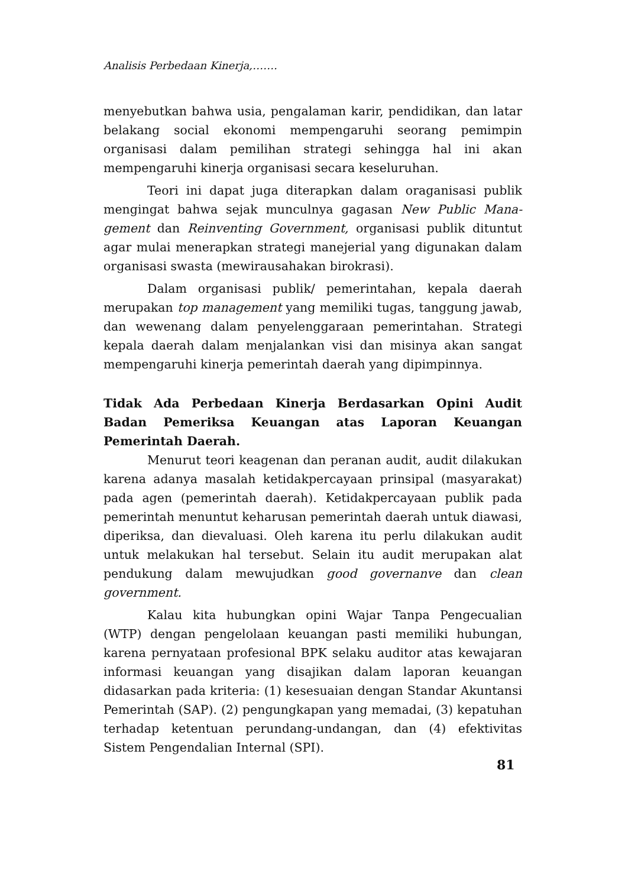Analisis Perbedaan Kinerja,…….
menyebutkan bahwa usia, pengalaman karir, pendidikan, dan latar belakang social ekonomi mempengaruhi seorang pemimpin organisasi dalam pemilihan strategi sehingga hal ini akan mempengaruhi kinerja organisasi secara keseluruhan.
Teori ini dapat juga diterapkan dalam oraganisasi publik mengingat bahwa sejak munculnya gagasan New Public Mana-gement dan Reinventing Government, organisasi publik dituntut agar mulai menerapkan strategi manejerial yang digunakan dalam organisasi swasta (mewirausahakan birokrasi).
Dalam organisasi publik/ pemerintahan, kepala daerah merupakan top management yang memiliki tugas, tanggung jawab, dan wewenang dalam penyelenggaraan pemerintahan. Strategi kepala daerah dalam menjalankan visi dan misinya akan sangat mempengaruhi kinerja pemerintah daerah yang dipimpinnya.
Tidak Ada Perbedaan Kinerja Berdasarkan Opini Audit Badan Pemeriksa Keuangan atas Laporan Keuangan Pemerintah Daerah.
Menurut teori keagenan dan peranan audit, audit dilakukan karena adanya masalah ketidakpercayaan prinsipal (masyarakat) pada agen (pemerintah daerah). Ketidakpercayaan publik pada pemerintah menuntut keharusan pemerintah daerah untuk diawasi, diperiksa, dan dievaluasi. Oleh karena itu perlu dilakukan audit untuk melakukan hal tersebut. Selain itu audit merupakan alat pendukung dalam mewujudkan good governanve dan clean government.
Kalau kita hubungkan opini Wajar Tanpa Pengecualian (WTP) dengan pengelolaan keuangan pasti memiliki hubungan, karena pernyataan profesional BPK selaku auditor atas kewajaran informasi keuangan yang disajikan dalam laporan keuangan didasarkan pada kriteria: (1) kesesuaian dengan Standar Akuntansi Pemerintah (SAP). (2) pengungkapan yang memadai, (3) kepatuhan terhadap ketentuan perundang-undangan, dan (4) efektivitas Sistem Pengendalian Internal (SPI).
81